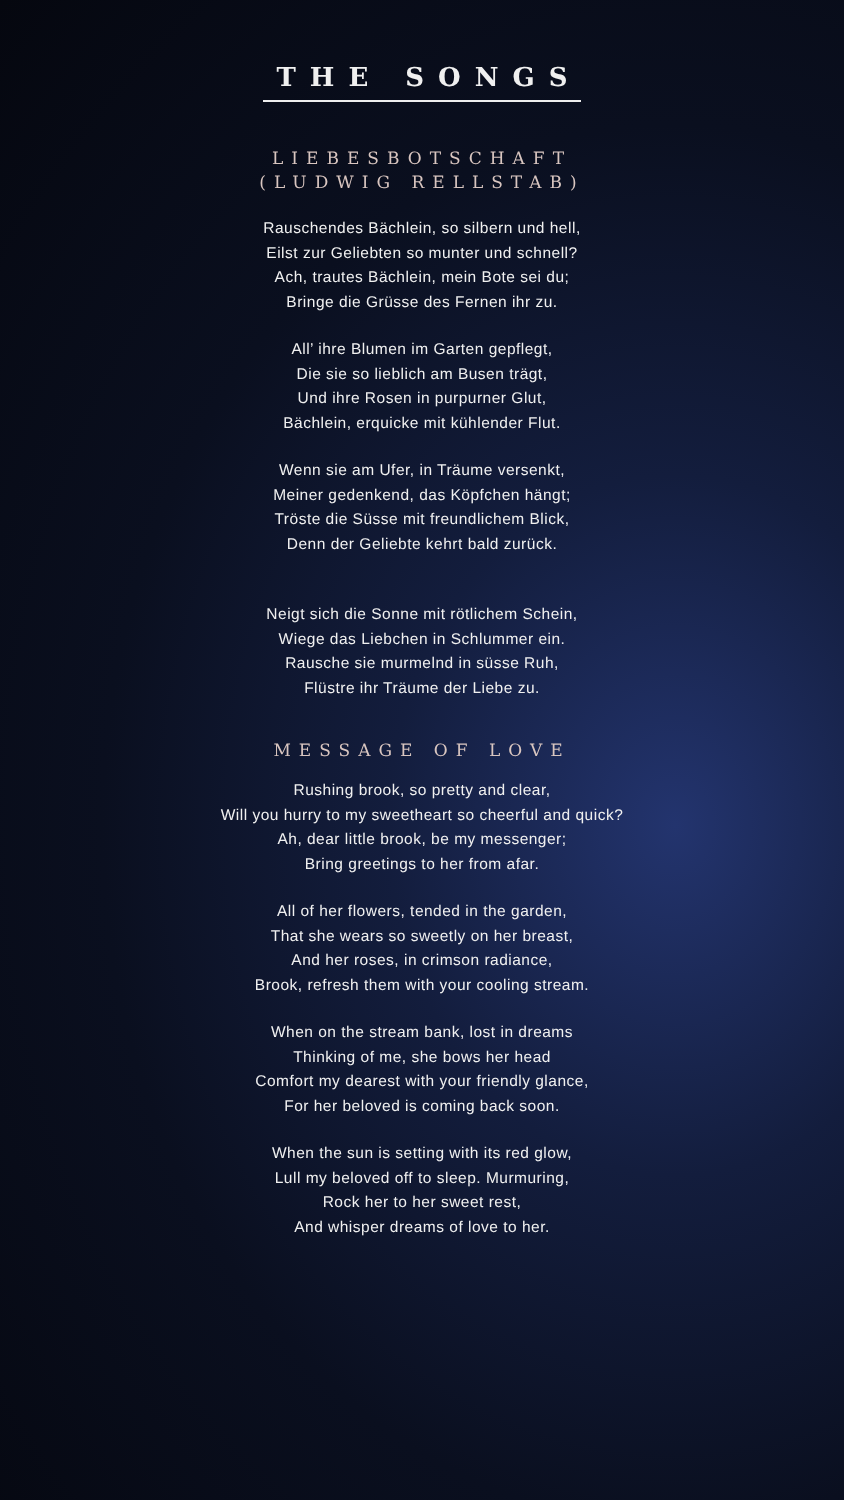THE SONGS
LIEBESBOTSCHAFT
(LUDWIG RELLSTAB)
Rauschendes Bächlein, so silbern und hell,
Eilst zur Geliebten so munter und schnell?
Ach, trautes Bächlein, mein Bote sei du;
Bringe die Grüsse des Fernen ihr zu.
All’ ihre Blumen im Garten gepflegt,
Die sie so lieblich am Busen trägt,
Und ihre Rosen in purpurner Glut,
Bächlein, erquicke mit kühlender Flut.
Wenn sie am Ufer, in Träume versenkt,
Meiner gedenkend, das Köpfchen hängt;
Tröste die Süsse mit freundlichem Blick,
Denn der Geliebte kehrt bald zurück.
Neigt sich die Sonne mit rötlichem Schein,
Wiege das Liebchen in Schlummer ein.
Rausche sie murmelnd in süsse Ruh,
Flüstre ihr Träume der Liebe zu.
MESSAGE OF LOVE
Rushing brook, so pretty and clear,
Will you hurry to my sweetheart so cheerful and quick?
Ah, dear little brook, be my messenger;
Bring greetings to her from afar.
All of her flowers, tended in the garden,
That she wears so sweetly on her breast,
And her roses, in crimson radiance,
Brook, refresh them with your cooling stream.
When on the stream bank, lost in dreams
Thinking of me, she bows her head
Comfort my dearest with your friendly glance,
For her beloved is coming back soon.
When the sun is setting with its red glow,
Lull my beloved off to sleep. Murmuring,
Rock her to her sweet rest,
And whisper dreams of love to her.